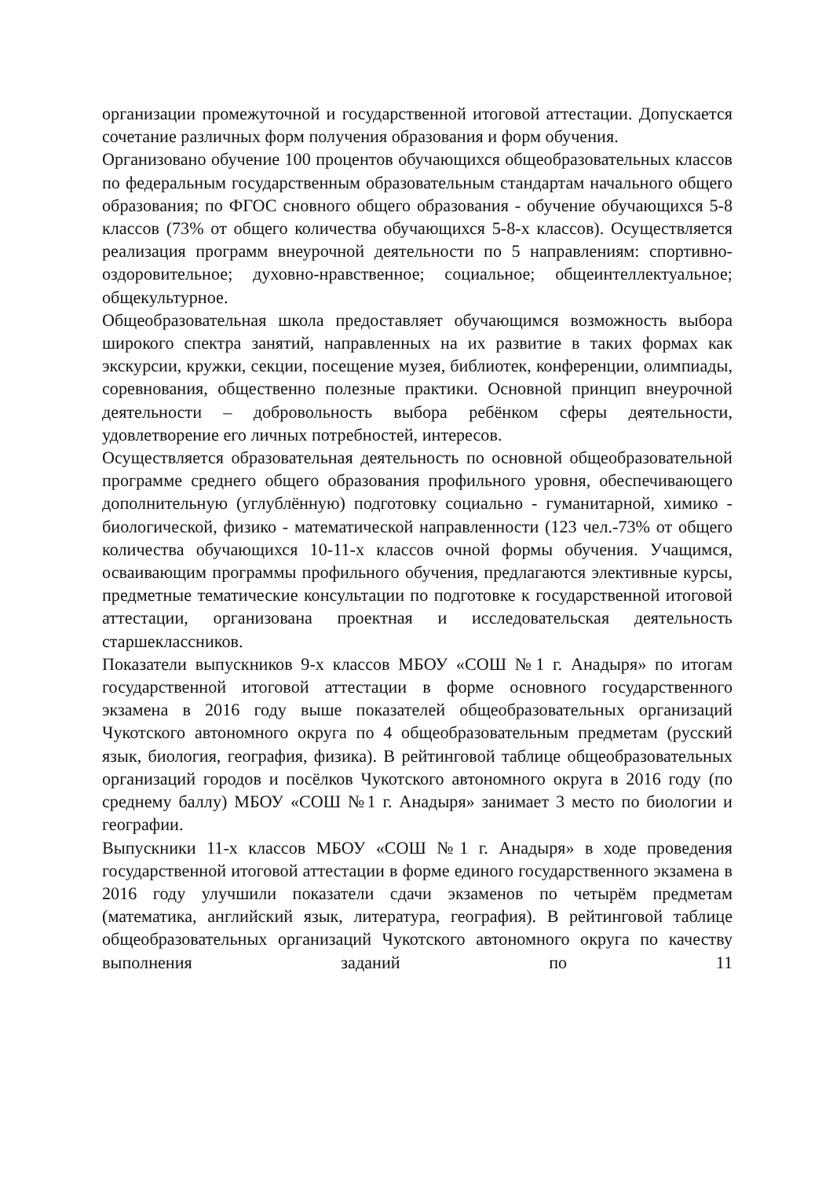организации промежуточной и государственной итоговой аттестации. Допускается сочетание различных форм получения образования и форм обучения.
Организовано обучение 100 процентов обучающихся общеобразовательных классов по федеральным государственным образовательным стандартам начального общего образования; по ФГОС сновного общего образования - обучение обучающихся 5-8 классов (73% от общего количества обучающихся 5-8-х классов). Осуществляется реализация программ внеурочной деятельности по 5 направлениям: спортивно-оздоровительное; духовно-нравственное; социальное; общеинтеллектуальное; общекультурное.
Общеобразовательная школа предоставляет обучающимся возможность выбора широкого спектра занятий, направленных на их развитие в таких формах как экскурсии, кружки, секции, посещение музея, библиотек, конференции, олимпиады, соревнования, общественно полезные практики. Основной принцип внеурочной деятельности – добровольность выбора ребёнком сферы деятельности, удовлетворение его личных потребностей, интересов.
Осуществляется образовательная деятельность по основной общеобразовательной программе среднего общего образования профильного уровня, обеспечивающего дополнительную (углублённую) подготовку социально - гуманитарной, химико - биологической, физико - математической направленности (123 чел.-73% от общего количества обучающихся 10-11-х классов очной формы обучения. Учащимся, осваивающим программы профильного обучения, предлагаются элективные курсы, предметные тематические консультации по подготовке к государственной итоговой аттестации, организована проектная и исследовательская деятельность старшеклассников.
Показатели выпускников 9-х классов МБОУ «СОШ №1 г. Анадыря» по итогам государственной итоговой аттестации в форме основного государственного экзамена в 2016 году выше показателей общеобразовательных организаций Чукотского автономного округа по 4 общеобразовательным предметам (русский язык, биология, география, физика). В рейтинговой таблице общеобразовательных организаций городов и посёлков Чукотского автономного округа в 2016 году (по среднему баллу) МБОУ «СОШ №1 г. Анадыря» занимает 3 место по биологии и географии.
Выпускники 11-х классов МБОУ «СОШ №1 г. Анадыря» в ходе проведения государственной итоговой аттестации в форме единого государственного экзамена в 2016 году улучшили показатели сдачи экзаменов по четырём предметам (математика, английский язык, литература, география). В рейтинговой таблице общеобразовательных организаций Чукотского автономного округа по качеству выполнения заданий по 11